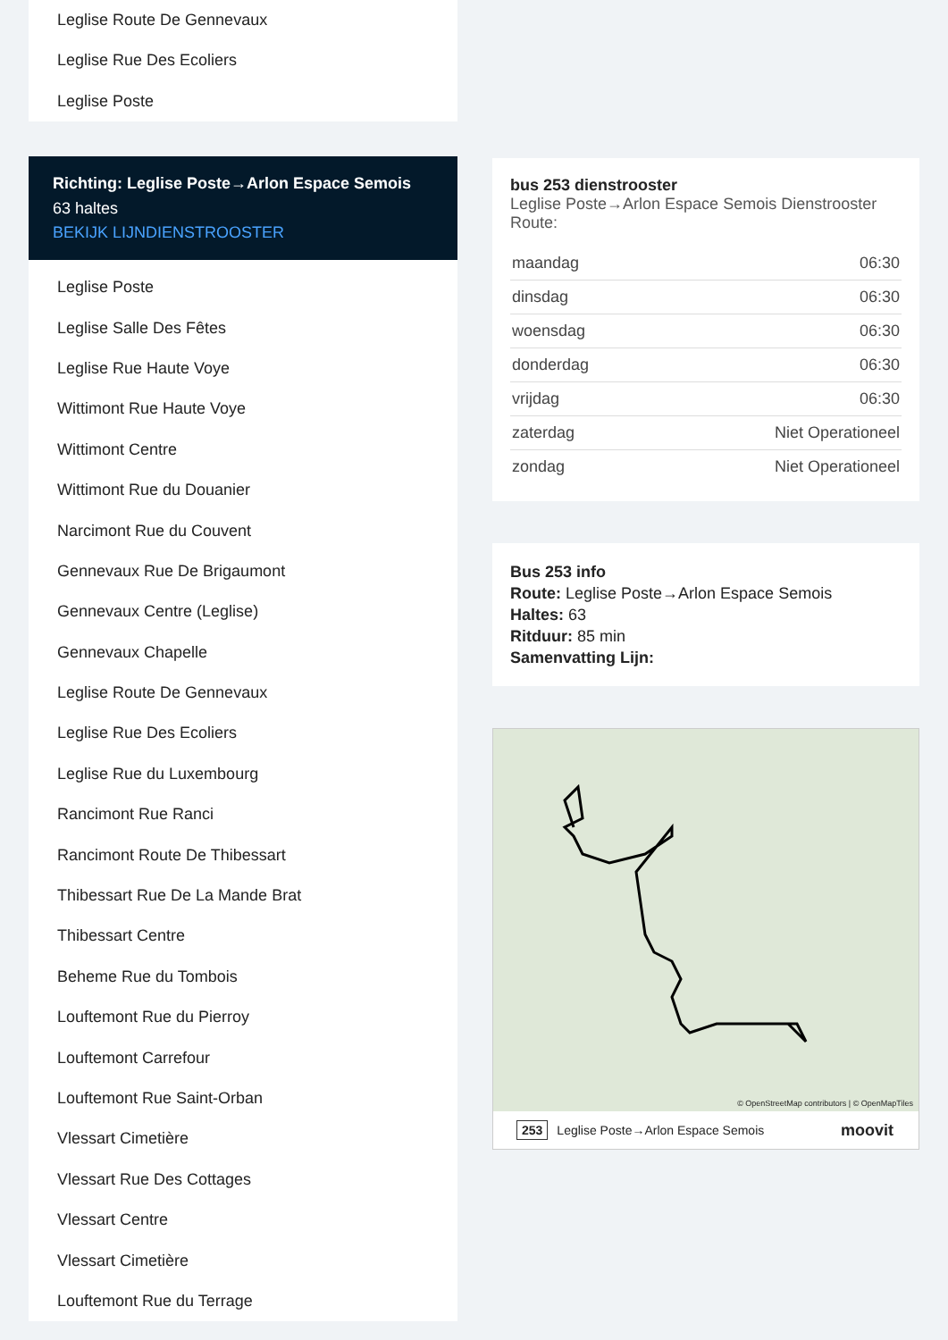Leglise Route De Gennevaux
Leglise Rue Des Ecoliers
Leglise Poste
Richting: Leglise Poste→Arlon Espace Semois
63 haltes
BEKIJK LIJNDIENSTROOSTER
Leglise Poste
Leglise Salle Des Fêtes
Leglise Rue Haute Voye
Wittimont Rue Haute Voye
Wittimont Centre
Wittimont Rue du Douanier
Narcimont Rue du Couvent
Gennevaux Rue De Brigaumont
Gennevaux Centre (Leglise)
Gennevaux Chapelle
Leglise Route De Gennevaux
Leglise Rue Des Ecoliers
Leglise Rue du Luxembourg
Rancimont Rue Ranci
Rancimont Route De Thibessart
Thibessart Rue De La Mande Brat
Thibessart Centre
Beheme Rue du Tombois
Louftemont Rue du Pierroy
Louftemont Carrefour
Louftemont Rue Saint-Orban
Vlessart Cimetière
Vlessart Rue Des Cottages
Vlessart Centre
Vlessart Cimetière
Louftemont Rue du Terrage
bus 253 dienstrooster
Leglise Poste→Arlon Espace Semois Dienstrooster
Route:
| maandag | 06:30 |
| dinsdag | 06:30 |
| woensdag | 06:30 |
| donderdag | 06:30 |
| vrijdag | 06:30 |
| zaterdag | Niet Operationeel |
| zondag | Niet Operationeel |
Bus 253 info
Route: Leglise Poste→Arlon Espace Semois
Haltes: 63
Ritduur: 85 min
Samenvatting Lijn:
© OpenStreetMap contributors | © OpenMapTiles
253 Leglise Poste→Arlon Espace Semois moovit